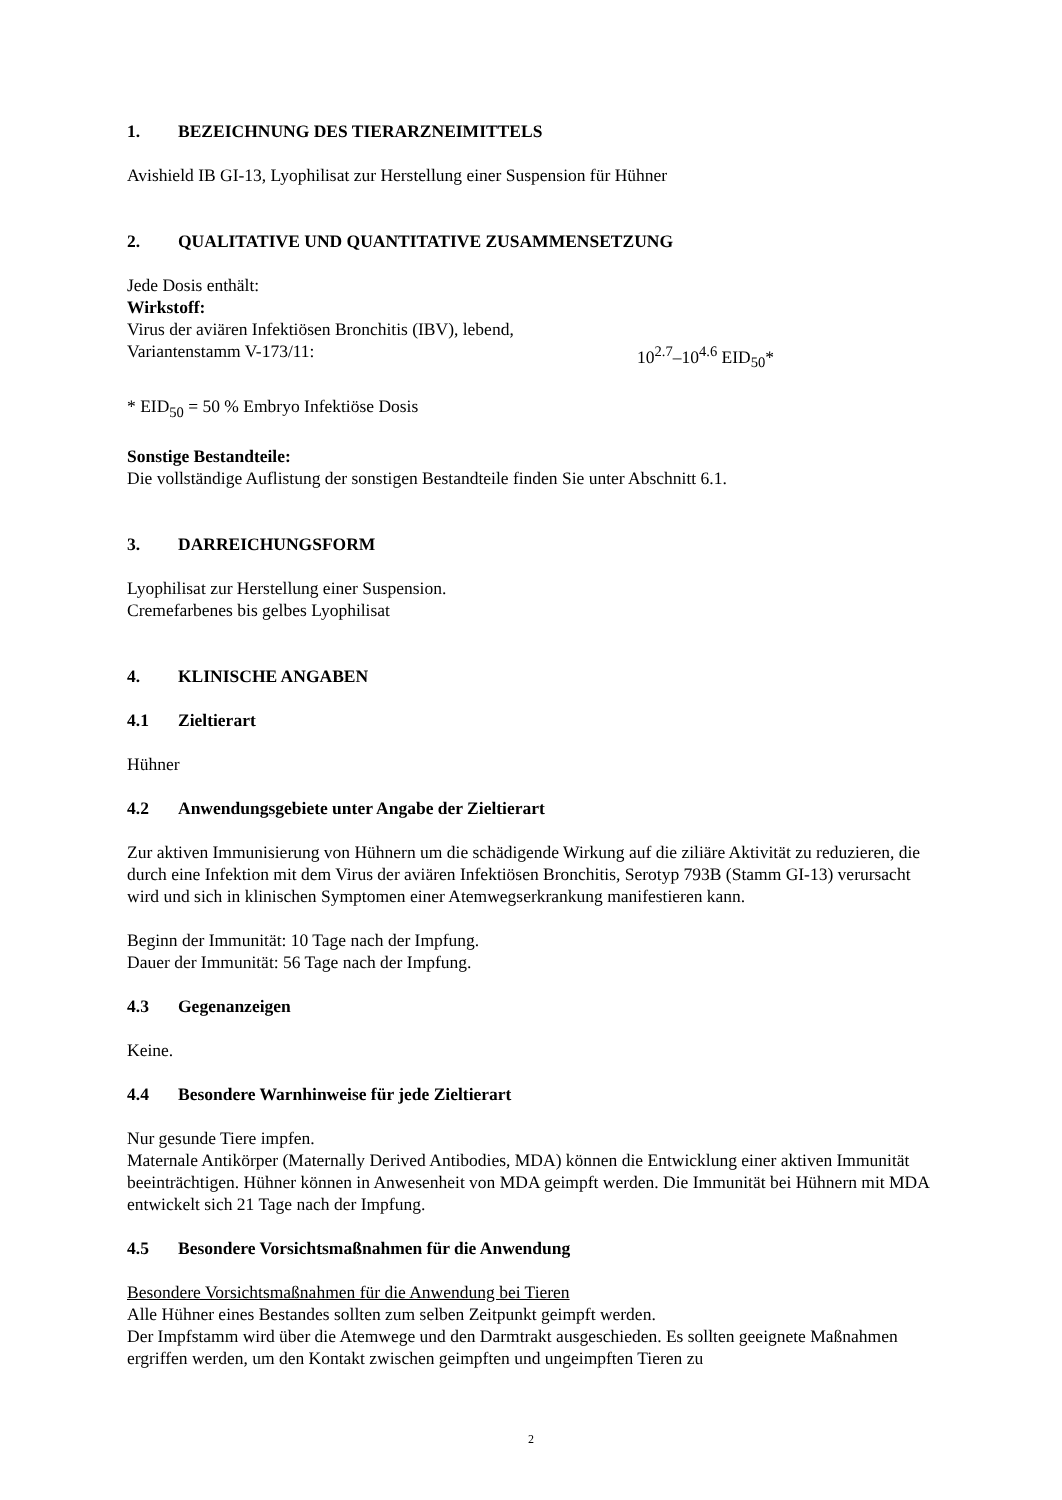1. BEZEICHNUNG DES TIERARZNEIMITTELS
Avishield IB GI-13, Lyophilisat zur Herstellung einer Suspension für Hühner
2. QUALITATIVE UND QUANTITATIVE ZUSAMMENSETZUNG
Jede Dosis enthält:
Wirkstoff:
Virus der aviären Infektiösen Bronchitis (IBV), lebend,
Variantenstamm V-173/11: 10<sup>2.7</sup>–10<sup>4.6</sup> EID<sub>50</sub>*
* EID<sub>50</sub> = 50 % Embryo Infektiöse Dosis
Sonstige Bestandteile:
Die vollständige Auflistung der sonstigen Bestandteile finden Sie unter Abschnitt 6.1.
3. DARREICHUNGSFORM
Lyophilisat zur Herstellung einer Suspension.
Cremefarbenes bis gelbes Lyophilisat
4. KLINISCHE ANGABEN
4.1 Zieltierart
Hühner
4.2 Anwendungsgebiete unter Angabe der Zieltierart
Zur aktiven Immunisierung von Hühnern um die schädigende Wirkung auf die ziliäre Aktivität zu reduzieren, die durch eine Infektion mit dem Virus der aviären Infektiösen Bronchitis, Serotyp 793B (Stamm GI-13) verursacht wird und sich in klinischen Symptomen einer Atemwegserkrankung manifestieren kann.
Beginn der Immunität: 10 Tage nach der Impfung.
Dauer der Immunität: 56 Tage nach der Impfung.
4.3 Gegenanzeigen
Keine.
4.4 Besondere Warnhinweise für jede Zieltierart
Nur gesunde Tiere impfen.
Maternale Antikörper (Maternally Derived Antibodies, MDA) können die Entwicklung einer aktiven Immunität beeinträchtigen. Hühner können in Anwesenheit von MDA geimpft werden. Die Immunität bei Hühnern mit MDA entwickelt sich 21 Tage nach der Impfung.
4.5 Besondere Vorsichtsmaßnahmen für die Anwendung
Besondere Vorsichtsmaßnahmen für die Anwendung bei Tieren
Alle Hühner eines Bestandes sollten zum selben Zeitpunkt geimpft werden.
Der Impfstamm wird über die Atemwege und den Darmtrakt ausgeschieden. Es sollten geeignete Maßnahmen ergriffen werden, um den Kontakt zwischen geimpften und ungeimpften Tieren zu
2